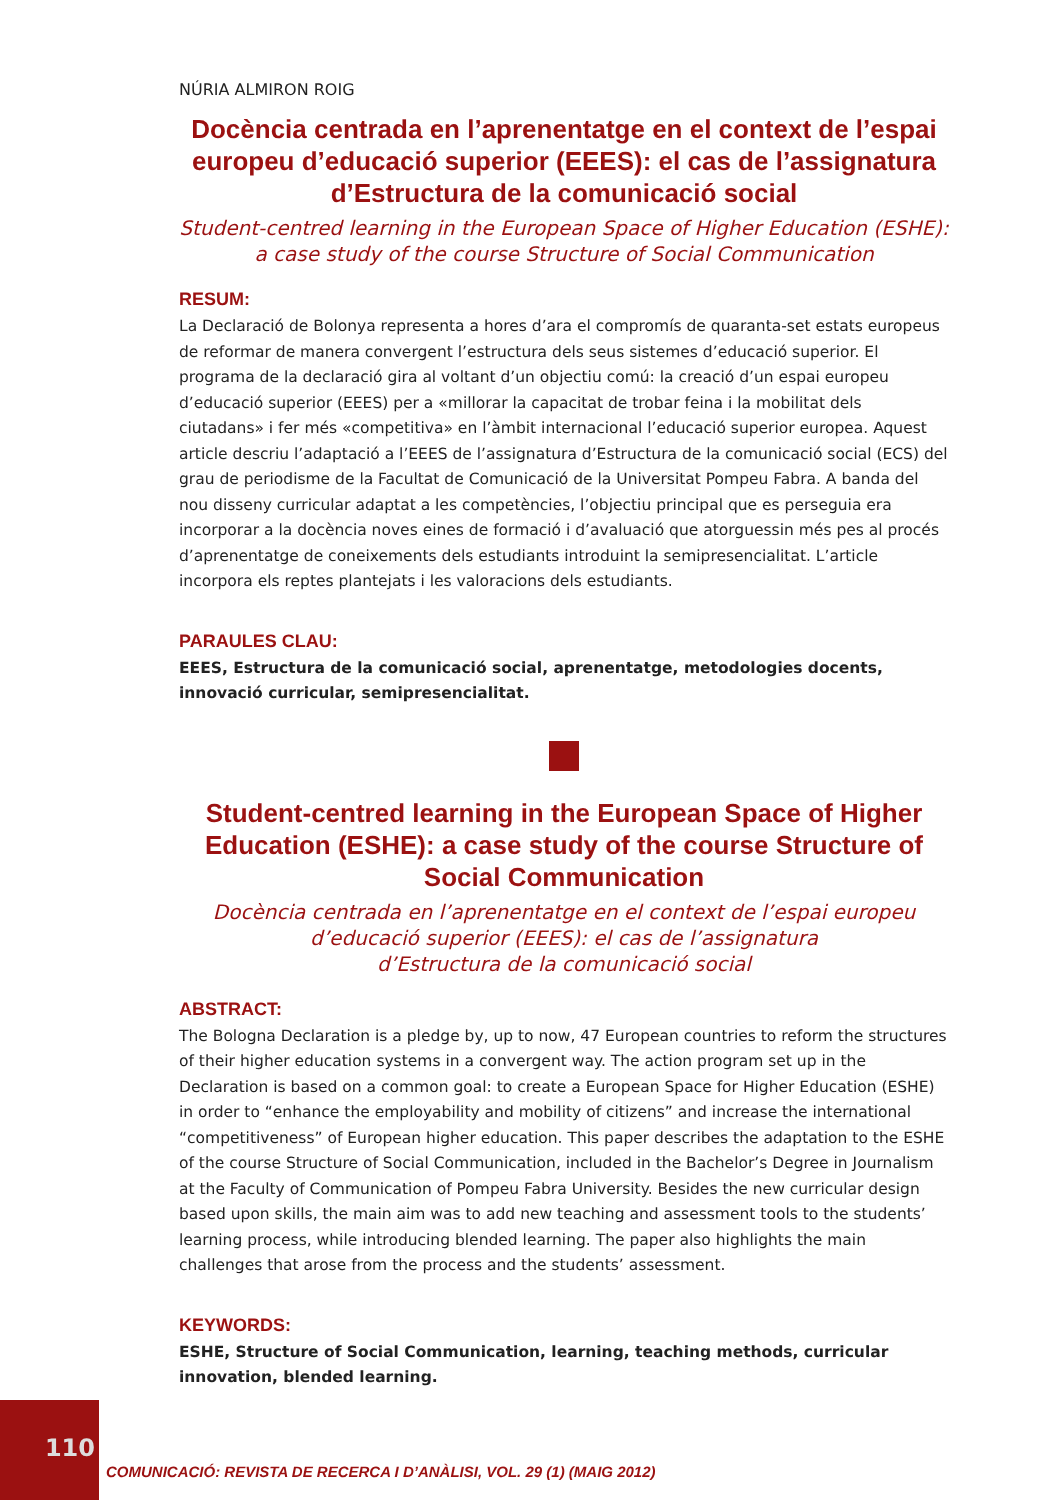NÚRIA ALMIRON ROIG
Docència centrada en l’aprenentatge en el context de l’espai europeu d’educació superior (EEES): el cas de l’assignatura d’Estructura de la comunicació social
Student-centred learning in the European Space of Higher Education (ESHE):
a case study of the course Structure of Social Communication
RESUM:
La Declaració de Bolonya representa a hores d’ara el compromís de quaranta-set estats europeus de reformar de manera convergent l’estructura dels seus sistemes d’educació superior. El programa de la declaració gira al voltant d’un objectiu comú: la creació d’un espai europeu d’educació superior (EEES) per a «millorar la capacitat de trobar feina i la mobilitat dels ciutadans» i fer més «competitiva» en l’àmbit internacional l’educació superior europea. Aquest article descriu l’adaptació a l’EEES de l’assignatura d’Estructura de la comunicació social (ECS) del grau de periodisme de la Facultat de Comunicació de la Universitat Pompeu Fabra. A banda del nou disseny curricular adaptat a les competències, l’objectiu principal que es perseguia era incorporar a la docència noves eines de formació i d’avaluació que atorguessin més pes al procés d’aprenentatge de coneixements dels estudiants introduint la semipresencialitat. L’article incorpora els reptes plantejats i les valoracions dels estudiants.
PARAULES CLAU:
EEES, Estructura de la comunicació social, aprenentatge, metodologies docents, innovació curricular, semipresencialitat.
Student-centred learning in the European Space of Higher Education (ESHE): a case study of the course Structure of Social Communication
Docència centrada en l’aprenentatge en el context de l’espai europeu
d’educació superior (EEES): el cas de l’assignatura
d’Estructura de la comunicació social
ABSTRACT:
The Bologna Declaration is a pledge by, up to now, 47 European countries to reform the structures of their higher education systems in a convergent way. The action program set up in the Declaration is based on a common goal: to create a European Space for Higher Education (ESHE) in order to “enhance the employability and mobility of citizens” and increase the international “competitiveness” of European higher education. This paper describes the adaptation to the ESHE of the course Structure of Social Communication, included in the Bachelor’s Degree in Journalism at the Faculty of Communication of Pompeu Fabra University. Besides the new curricular design based upon skills, the main aim was to add new teaching and assessment tools to the students’ learning process, while introducing blended learning. The paper also highlights the main challenges that arose from the process and the students’ assessment.
KEYWORDS:
ESHE, Structure of Social Communication, learning, teaching methods, curricular innovation, blended learning.
110
COMUNICACIÓ: REVISTA DE RECERCA I D’ANÀLISI, VOL. 29 (1) (MAIG 2012)